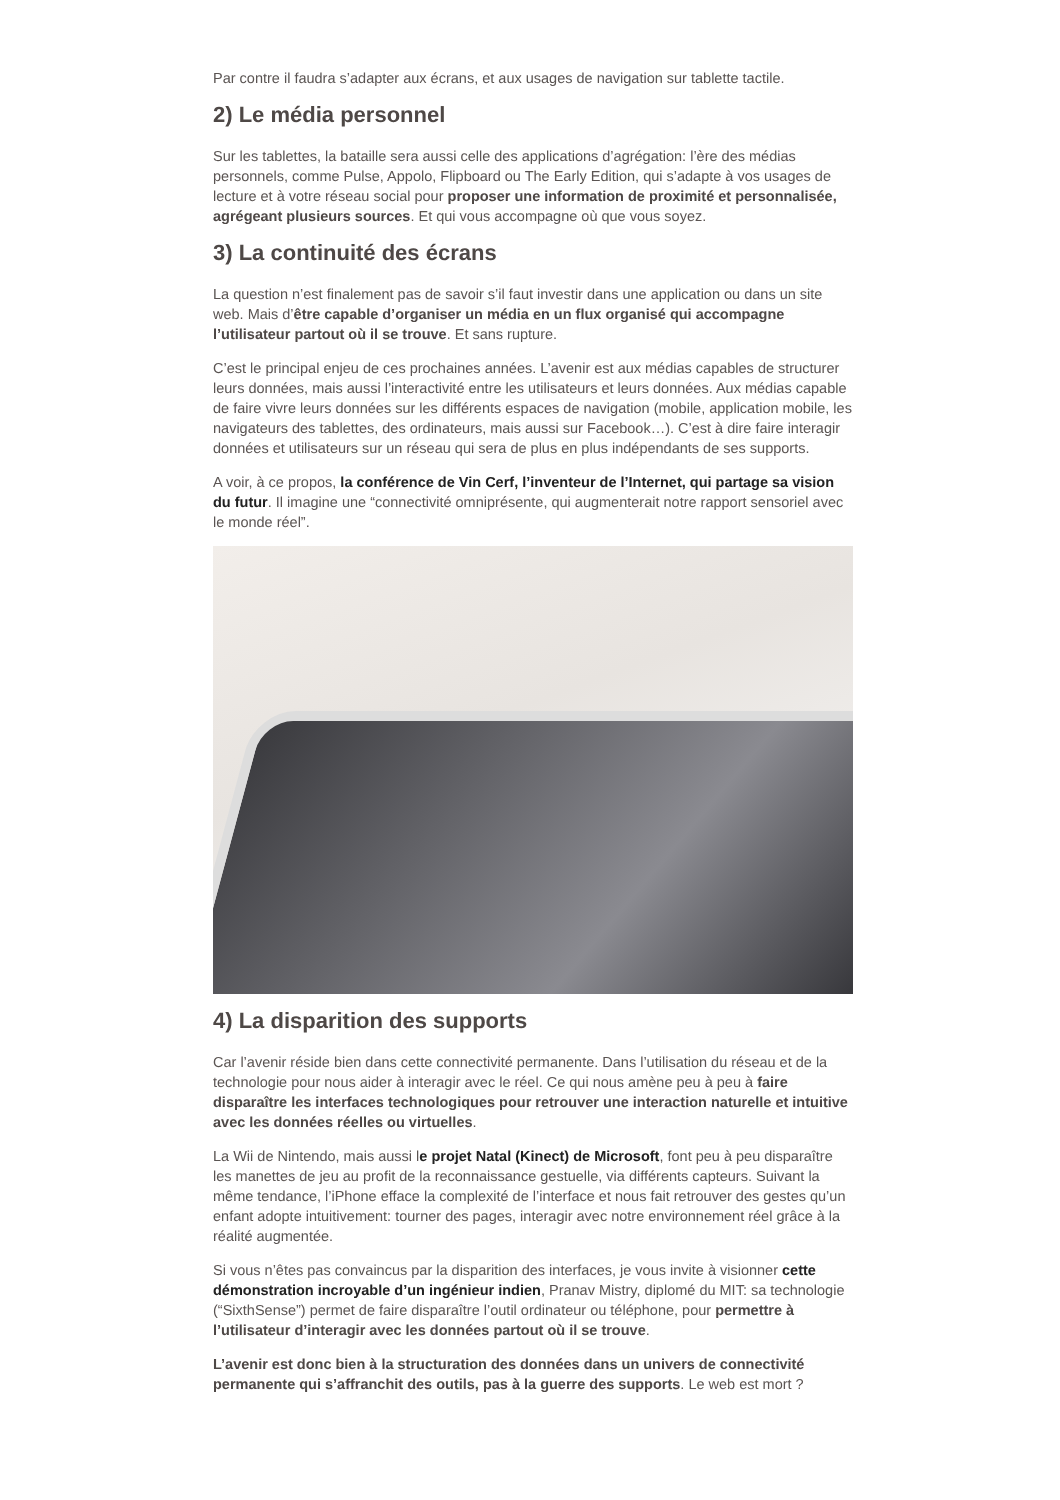Par contre il faudra s’adapter aux écrans, et aux usages de navigation sur tablette tactile.
2) Le média personnel
Sur les tablettes, la bataille sera aussi celle des applications d’agrégation: l’ère des médias personnels, comme Pulse, Appolo, Flipboard ou The Early Edition, qui s’adapte à vos usages de lecture et à votre réseau social pour proposer une information de proximité et personnalisée, agrégeant plusieurs sources. Et qui vous accompagne où que vous soyez.
3) La continuité des écrans
La question n’est finalement pas de savoir s’il faut investir dans une application ou dans un site web. Mais d’être capable d’organiser un média en un flux organisé qui accompagne l’utilisateur partout où il se trouve. Et sans rupture.
C’est le principal enjeu de ces prochaines années. L’avenir est aux médias capables de structurer leurs données, mais aussi l’interactivité entre les utilisateurs et leurs données. Aux médias capable de faire vivre leurs données sur les différents espaces de navigation (mobile, application mobile, les navigateurs des tablettes, des ordinateurs, mais aussi sur Facebook…). C’est à dire faire interagir données et utilisateurs sur un réseau qui sera de plus en plus indépendants de ses supports.
A voir, à ce propos, la conférence de Vin Cerf, l’inventeur de l’Internet, qui partage sa vision du futur. Il imagine une “connectivité omniprésente, qui augmenterait notre rapport sensoriel avec le monde réel”.
4) La disparition des supports
Car l’avenir réside bien dans cette connectivité permanente. Dans l’utilisation du réseau et de la technologie pour nous aider à interagir avec le réel. Ce qui nous amène peu à peu à faire disparaître les interfaces technologiques pour retrouver une interaction naturelle et intuitive avec les données réelles ou virtuelles.
La Wii de Nintendo, mais aussi le projet Natal (Kinect) de Microsoft, font peu à peu disparaître les manettes de jeu au profit de la reconnaissance gestuelle, via différents capteurs. Suivant la même tendance, l’iPhone efface la complexité de l’interface et nous fait retrouver des gestes qu’un enfant adopte intuitivement: tourner des pages, interagir avec notre environnement réel grâce à la réalité augmentée.
Si vous n’êtes pas convaincus par la disparition des interfaces, je vous invite à visionner cette démonstration incroyable d’un ingénieur indien, Pranav Mistry, diplomé du MIT: sa technologie (“SixthSense”) permet de faire disparaître l’outil ordinateur ou téléphone, pour permettre à l’utilisateur d’interagir avec les données partout où il se trouve.
L’avenir est donc bien à la structuration des données dans un univers de connectivité permanente qui s’affranchit des outils, pas à la guerre des supports. Le web est mort ?